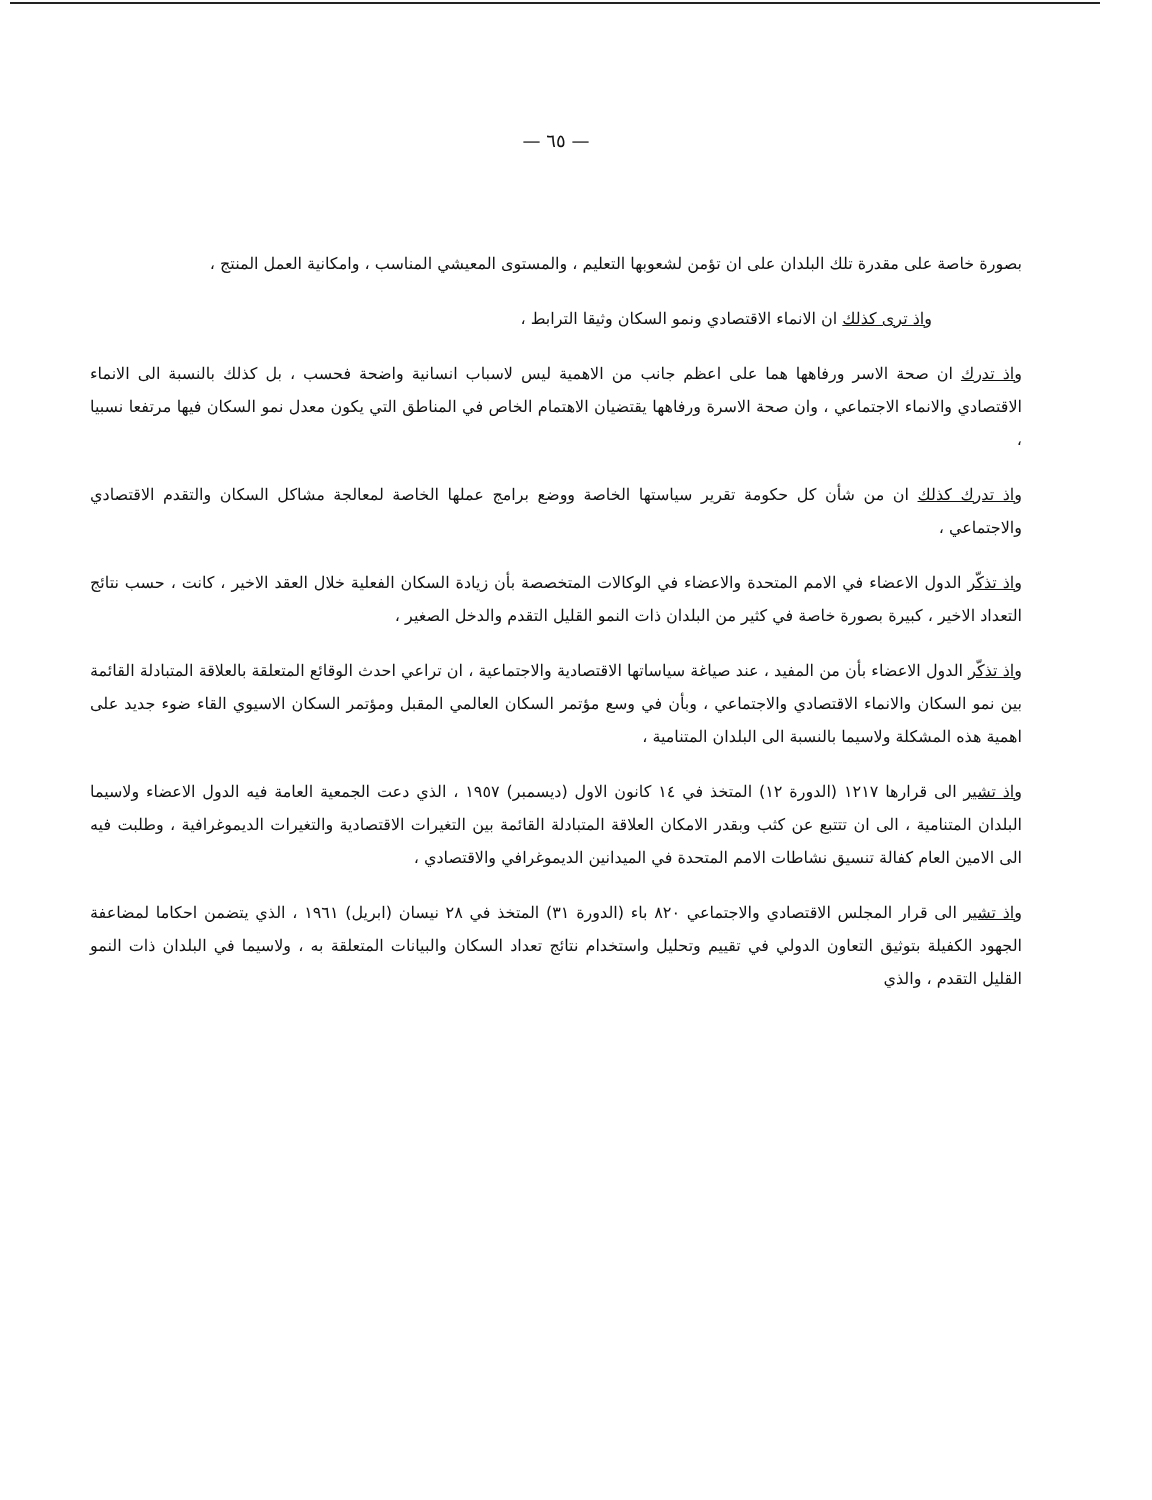— ٦٥ —
بصورة خاصة على مقدرة تلك البلدان على ان تؤمن لشعوبها التعليم ، والمستوى المعيشي المناسب ، وامكانية العمل المنتج ،
واذ ترى كذلك ان الانماء الاقتصادي ونمو السكان وثيقا الترابط ،
واذ تدرك ان صحة الاسر ورفاهها هما على اعظم جانب من الاهمية ليس لاسباب انسانية واضحة فحسب ، بل كذلك بالنسبة الى الانماء الاقتصادي والانماء الاجتماعي ، وان صحة الاسرة ورفاهها يقتضيان الاهتمام الخاص في المناطق التي يكون معدل نمو السكان فيها مرتفعا نسبيا ،
واذ تدرك كذلك ان من شأن كل حكومة تقرير سياستها الخاصة ووضع برامج عملها الخاصة لمعالجة مشاكل السكان والتقدم الاقتصادي والاجتماعي ،
واذ تذكّر الدول الاعضاء في الامم المتحدة والاعضاء في الوكالات المتخصصة بأن زيادة السكان الفعلية خلال العقد الاخير ، كانت ، حسب نتائج التعداد الاخير ، كبيرة بصورة خاصة في كثير من البلدان ذات النمو القليل التقدم والدخل الصغير ،
واذ تذكّر الدول الاعضاء بأن من المفيد ، عند صياغة سياساتها الاقتصادية والاجتماعية ، ان تراعي احدث الوقائع المتعلقة بالعلاقة المتبادلة القائمة بين نمو السكان والانماء الاقتصادي والاجتماعي ، وبأن في وسع مؤتمر السكان العالمي المقبل ومؤتمر السكان الاسيوي القاء ضوء جديد على اهمية هذه المشكلة ولاسيما بالنسبة الى البلدان المتنامية ،
واذ تشير الى قرارها ١٢١٧ (الدورة ١٢) المتخذ في ١٤ كانون الاول (ديسمبر) ١٩٥٧ ، الذي دعت الجمعية العامة فيه الدول الاعضاء ولاسيما البلدان المتنامية ، الى ان تتتبع عن كثب وبقدر الامكان العلاقة المتبادلة القائمة بين التغيرات الاقتصادية والتغيرات الديموغرافية ، وطلبت فيه الى الامين العام كفالة تنسيق نشاطات الامم المتحدة في الميدانين الديموغرافي والاقتصادي ،
واذ تشير الى قرار المجلس الاقتصادي والاجتماعي ٨٢٠ باء (الدورة ٣١) المتخذ في ٢٨ نيسان (ابريل) ١٩٦١ ، الذي يتضمن احكاما لمضاعفة الجهود الكفيلة بتوثيق التعاون الدولي في تقييم وتحليل واستخدام نتائج تعداد السكان والبيانات المتعلقة به ، ولاسيما في البلدان ذات النمو القليل التقدم ، والذي